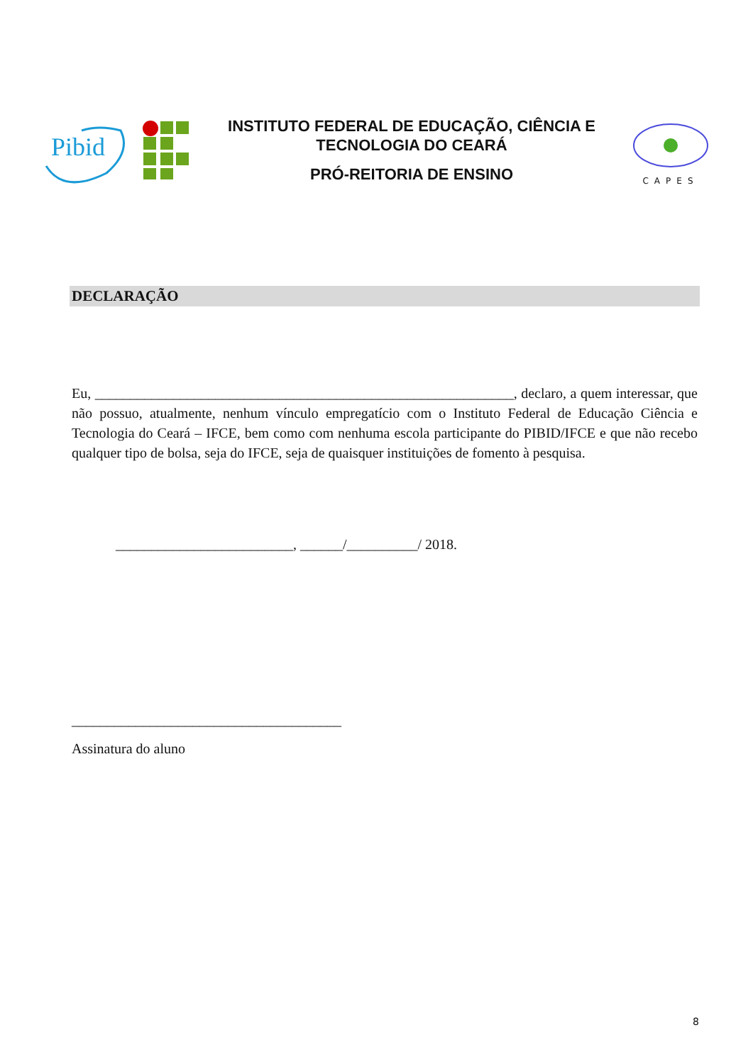Pibid
INSTITUTO FEDERAL DE EDUCAÇÃO, CIÊNCIA E
TECNOLOGIA DO CEARÁ
PRÓ-REITORIA DE ENSINO
CAPES
DECLARAÇÃO
Eu, ___________________________________________________________, declaro, a quem interessar, que não possuo, atualmente, nenhum vínculo empregatício com o Instituto Federal de Educação Ciência e Tecnologia do Ceará – IFCE, bem como com nenhuma escola participante do PIBID/IFCE e que não recebo qualquer tipo de bolsa, seja do IFCE, seja de quaisquer instituições de fomento à pesquisa.
_________________________, ______/__________/ 2018.
______________________________________
Assinatura do aluno
8